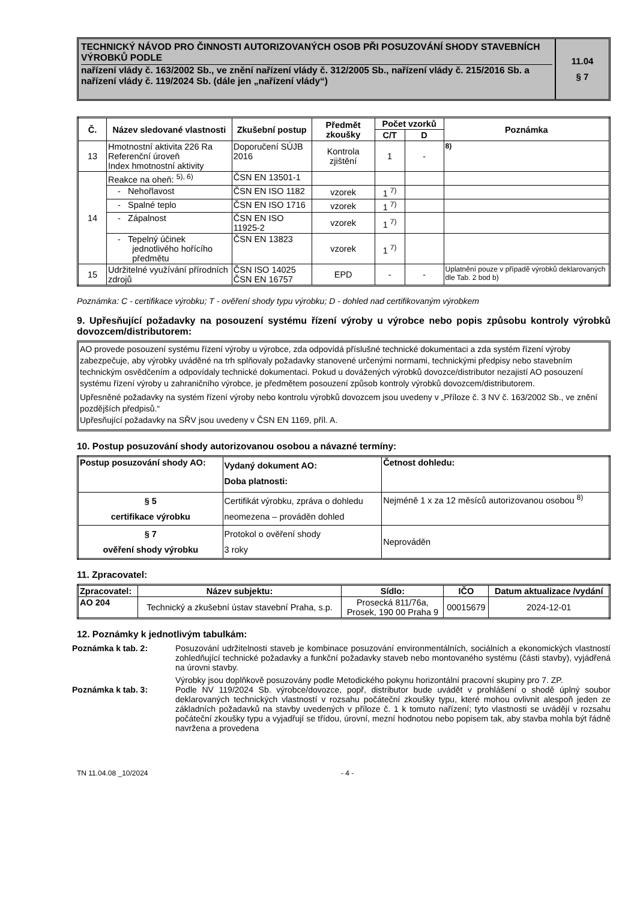TECHNICKÝ NÁVOD PRO ČINNOSTI AUTORIZOVANÝCH OSOB PŘI POSUZOVÁNÍ SHODY STAVEBNÍCH VÝROBKŮ PODLE
nařízení vlády č. 163/2002 Sb., ve znění nařízení vlády č. 312/2005 Sb., nařízení vlády č. 215/2016 Sb. a nařízení vlády č. 119/2024 Sb. (dále jen „nařízení vlády“)
11.04
§ 7
| Č. | Název sledované vlastnosti | Zkušební postup | Předmět zkoušky | Počet vzorků | | Poznámka |
| --- | --- | --- | --- | --- | --- | --- |
| | | | | C/T | D | |
| 13 | Hmotnostní aktivita 226 Ra Referenční úroveň Index hmotnostní aktivity | Doporučení SÚJB 2016 | Kontrola zjištění | 1 | - | <sup>8)</sup> |
| 14 | Reakce na oheň: <sup>5), 6)</sup> | ČSN EN 13501-1 | | | | |
| | - Nehořlavost | ČSN EN ISO 1182 | vzorek | 1 <sup>7)</sup> | | |
| | - Spalné teplo | ČSN EN ISO 1716 | vzorek | 1 <sup>7)</sup> | | |
| | - Zápalnost | ČSN EN ISO 11925-2 | vzorek | 1 <sup>7)</sup> | | |
| | - Tepelný účinek jednotlivého hořícího předmětu | ČSN EN 13823 | vzorek | 1 <sup>7)</sup> | | |
| 15 | Udržitelné využívání přírodních zdrojů | ČSN ISO 14025 ČSN EN 16757 | EPD | - | - | Uplatnění pouze v případě výrobků deklarovaných dle Tab. 2 bod b) |
Poznámka: C - certifikace výrobku; T - ověření shody typu výrobku; D - dohled nad certifikovaným výrobkem
9. Upřesňující požadavky na posouzení systému řízení výroby u výrobce nebo popis způsobu kontroly výrobků dovozcem/distributorem:
AO provede posouzení systému řízení výroby u výrobce, zda odpovídá příslušné technické dokumentaci a zda systém řízení výroby zabezpečuje, aby výrobky uváděné na trh splňovaly požadavky stanovené určenými normami, technickými předpisy nebo stavebním technickým osvědčením a odpovídaly technické dokumentaci. Pokud u dovážených výrobků dovozce/distributor nezajistí AO posouzení systému řízení výroby u zahraničního výrobce, je předmětem posouzení způsob kontroly výrobků dovozcem/distributorem.
Upřesněné požadavky na systém řízení výroby nebo kontrolu výrobků dovozcem jsou uvedeny v „Příloze č. 3 NV č. 163/2002 Sb., ve znění pozdějších předpisů.“
Upřesňující požadavky na SŘV jsou uvedeny v ČSN EN 1169, příl. A.
10. Postup posuzování shody autorizovanou osobou a návazné termíny:
| Postup posuzování shody AO: | Vydaný dokument AO: Doba platnosti: | Četnost dohledu: |
| § 5 certifikace výrobku | Certifikát výrobku, zpráva o dohledu neomezena – prováděn dohled | Nejméně 1 x za 12 měsíců autorizovanou osobou <sup>8)</sup> |
| § 7 ověření shody výrobku | Protokol o ověření shody 3 roky | Neprováděn |
11. Zpracovatel:
| Zpracovatel: | Název subjektu: | Sídlo: | IČO | Datum aktualizace /vydání |
| --- | --- | --- | --- | --- |
| AO 204 | Technický a zkušební ústav stavební Praha, s.p. | Prosecká 811/76a, Prosek, 190 00 Praha 9 | 00015679 | 2024-12-01 |
12. Poznámky k jednotlivým tabulkám:
Poznámka k tab. 2: Posuzování udržitelnosti staveb je kombinace posuzování environmentálních, sociálních a ekonomických vlastností zohledňující technické požadavky a funkční požadavky staveb nebo montovaného systému (části stavby), vyjádřená na úrovni stavby.
Výrobky jsou doplňkově posuzovány podle Metodického pokynu horizontální pracovní skupiny pro 7. ZP.
Poznámka k tab. 3: Podle NV 119/2024 Sb. výrobce/dovozce, popř, distributor bude uvádět v prohlášení o shodě úplný soubor deklarovaných technických vlastností v rozsahu počáteční zkoušky typu, které mohou ovlivnit alespoň jeden ze základních požadavků na stavby uvedených v příloze č. 1 k tomuto nařízení; tyto vlastnosti se uvádějí v rozsahu počáteční zkoušky typu a vyjadřují se třídou, úrovní, mezní hodnotou nebo popisem tak, aby stavba mohla být řádně navržena a provedena
TN 11.04.08 _10/2024 - 4 -